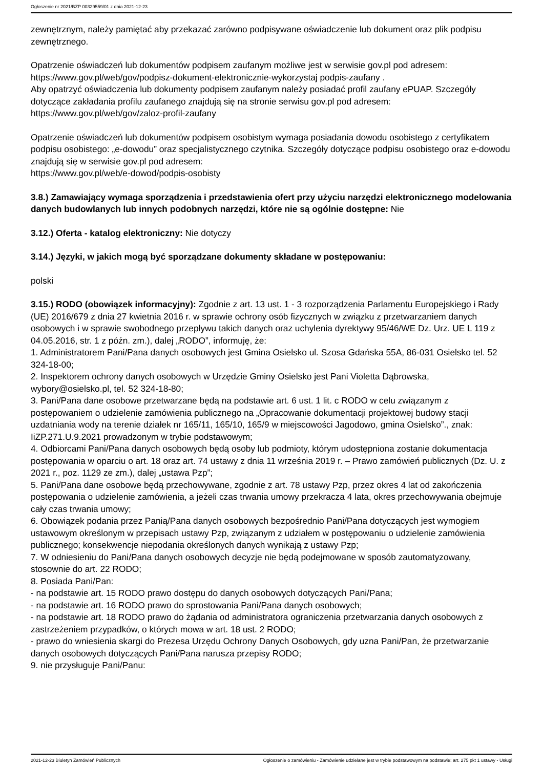Ogłoszenie nr 2021/BZP 00329559/01 z dnia 2021-12-23
zewnętrznym, należy pamiętać aby przekazać zarówno podpisywane oświadczenie lub dokument oraz plik podpisu zewnętrznego.
Opatrzenie oświadczeń lub dokumentów podpisem zaufanym możliwe jest w serwisie gov.pl pod adresem: https://www.gov.pl/web/gov/podpisz-dokument-elektronicznie-wykorzystaj podpis-zaufany .
Aby opatrzyć oświadczenia lub dokumenty podpisem zaufanym należy posiadać profil zaufany ePUAP. Szczegóły dotyczące zakładania profilu zaufanego znajdują się na stronie serwisu gov.pl pod adresem: https://www.gov.pl/web/gov/zaloz-profil-zaufany
Opatrzenie oświadczeń lub dokumentów podpisem osobistym wymaga posiadania dowodu osobistego z certyfikatem podpisu osobistego: „e-dowodu” oraz specjalistycznego czytnika. Szczegóły dotyczące podpisu osobistego oraz e-dowodu znajdują się w serwisie gov.pl pod adresem:
https://www.gov.pl/web/e-dowod/podpis-osobisty
3.8.) Zamawiający wymaga sporządzenia i przedstawienia ofert przy użyciu narzędzi elektronicznego modelowania danych budowlanych lub innych podobnych narzędzi, które nie są ogólnie dostępne: Nie
3.12.) Oferta - katalog elektroniczny: Nie dotyczy
3.14.) Języki, w jakich mogą być sporządzane dokumenty składane w postępowaniu:
polski
3.15.) RODO (obowiązek informacyjny): Zgodnie z art. 13 ust. 1 - 3 rozporządzenia Parlamentu Europejskiego i Rady (UE) 2016/679 z dnia 27 kwietnia 2016 r. w sprawie ochrony osób fizycznych w związku z przetwarzaniem danych osobowych i w sprawie swobodnego przepływu takich danych oraz uchylenia dyrektywy 95/46/WE Dz. Urz. UE L 119 z 04.05.2016, str. 1 z późn. zm.), dalej „RODO”, informuję, że:
1. Administratorem Pani/Pana danych osobowych jest Gmina Osielsko ul. Szosa Gdańska 55A, 86-031 Osielsko tel. 52 324-18-00;
2. Inspektorem ochrony danych osobowych w Urzędzie Gminy Osielsko jest Pani Violetta Dąbrowska, wybory@osielsko.pl, tel. 52 324-18-80;
3. Pani/Pana dane osobowe przetwarzane będą na podstawie art. 6 ust. 1 lit. c RODO w celu związanym z postępowaniem o udzielenie zamówienia publicznego na „Opracowanie dokumentacji projektowej budowy stacji uzdatniania wody na terenie działek nr 165/11, 165/10, 165/9 w miejscowości Jagodowo, gmina Osielsko”., znak: IiZP.271.U.9.2021 prowadzonym w trybie podstawowym;
4. Odbiorcami Pani/Pana danych osobowych będą osoby lub podmioty, którym udostępniona zostanie dokumentacja postępowania w oparciu o art. 18 oraz art. 74 ustawy z dnia 11 września 2019 r. – Prawo zamówień publicznych (Dz. U. z 2021 r., poz. 1129 ze zm.), dalej „ustawa Pzp”;
5. Pani/Pana dane osobowe będą przechowywane, zgodnie z art. 78 ustawy Pzp, przez okres 4 lat od zakończenia postępowania o udzielenie zamówienia, a jeżeli czas trwania umowy przekracza 4 lata, okres przechowywania obejmuje cały czas trwania umowy;
6. Obowiązek podania przez Panią/Pana danych osobowych bezpośrednio Pani/Pana dotyczących jest wymogiem ustawowym określonym w przepisach ustawy Pzp, związanym z udziałem w postępowaniu o udzielenie zamówienia publicznego; konsekwencje niepodania określonych danych wynikają z ustawy Pzp;
7. W odniesieniu do Pani/Pana danych osobowych decyzje nie będą podejmowane w sposób zautomatyzowany, stosownie do art. 22 RODO;
8. Posiada Pani/Pan:
- na podstawie art. 15 RODO prawo dostępu do danych osobowych dotyczących Pani/Pana;
- na podstawie art. 16 RODO prawo do sprostowania Pani/Pana danych osobowych;
- na podstawie art. 18 RODO prawo do żądania od administratora ograniczenia przetwarzania danych osobowych z zastrzeżeniem przypadków, o których mowa w art. 18 ust. 2 RODO;
- prawo do wniesienia skargi do Prezesa Urzędu Ochrony Danych Osobowych, gdy uzna Pani/Pan, że przetwarzanie danych osobowych dotyczących Pani/Pana narusza przepisy RODO;
9. nie przysługuje Pani/Panu:
2021-12-23 Biuletyn Zamówień Publicznych Ogłoszenie o zamówieniu - Zamówienie udzielane jest w trybie podstawowym na podstawie: art. 275 pkt 1 ustawy - Usługi